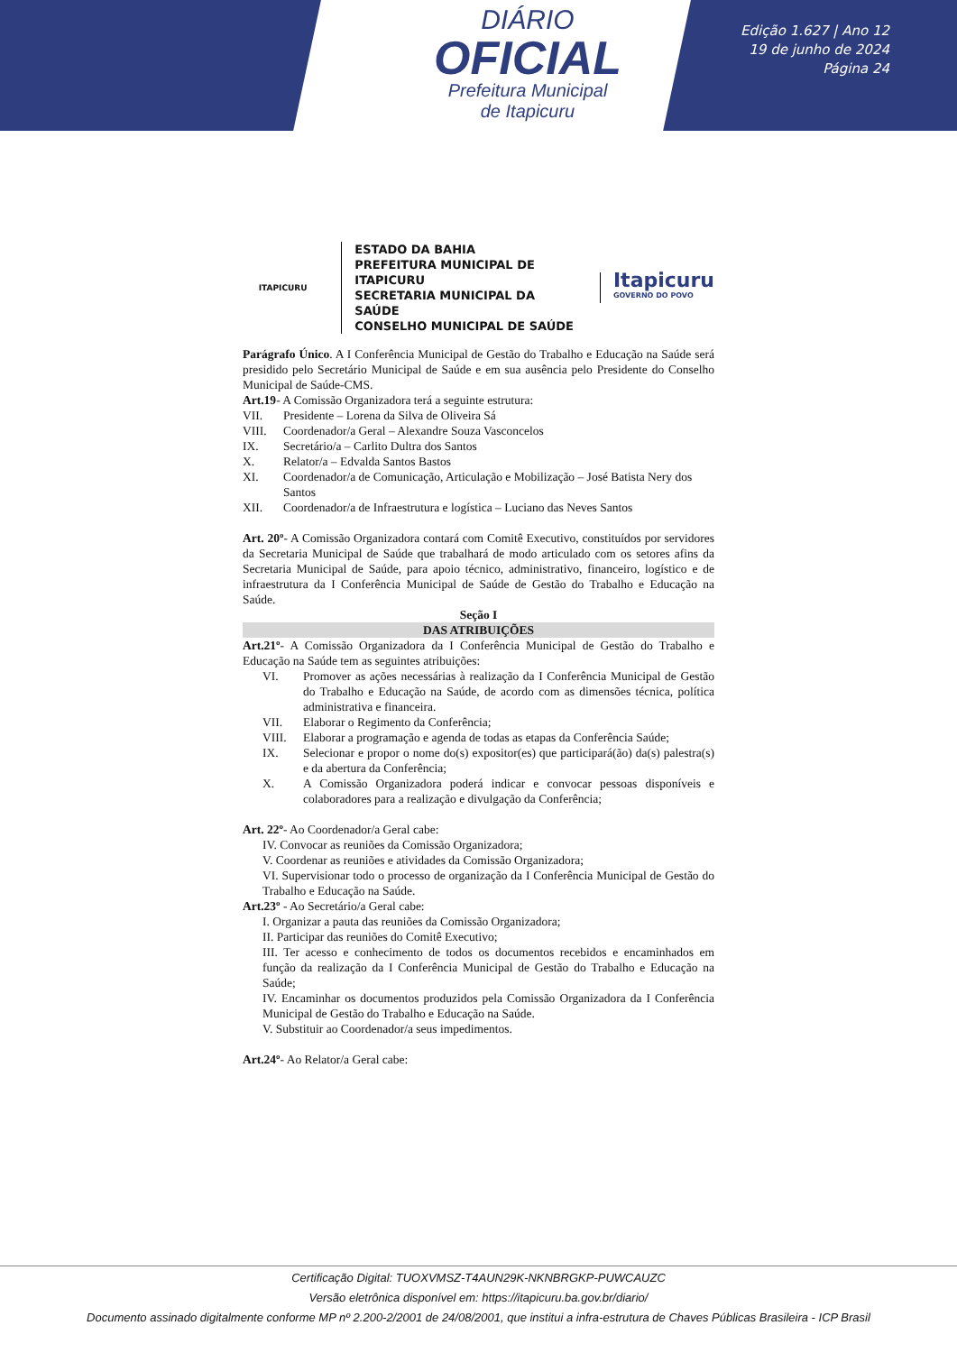DIÁRIO
OFICIAL
Prefeitura Municipal
de Itapicuru
Edição 1.627 | Ano 12
19 de junho de 2024
Página 24
ITAPICURU
ESTADO DA BAHIA
PREFEITURA MUNICIPAL DE ITAPICURU
SECRETARIA MUNICIPAL DA SAÚDE
CONSELHO MUNICIPAL DE SAÚDE
Itapicuru
GOVERNO DO POVO
Parágrafo Único. A I Conferência Municipal de Gestão do Trabalho e Educação na Saúde será presidido pelo Secretário Municipal de Saúde e em sua ausência pelo Presidente do Conselho Municipal de Saúde-CMS.
Art.19- A Comissão Organizadora terá a seguinte estrutura:
VII. Presidente – Lorena da Silva de Oliveira Sá
VIII. Coordenador/a Geral – Alexandre Souza Vasconcelos
IX. Secretário/a – Carlito Dultra dos Santos
X. Relator/a – Edvalda Santos Bastos
XI. Coordenador/a de Comunicação, Articulação e Mobilização – José Batista Nery dos Santos
XII. Coordenador/a de Infraestrutura e logística – Luciano das Neves Santos
Art. 20º- A Comissão Organizadora contará com Comitê Executivo, constituídos por servidores da Secretaria Municipal de Saúde que trabalhará de modo articulado com os setores afins da Secretaria Municipal de Saúde, para apoio técnico, administrativo, financeiro, logístico e de infraestrutura da I Conferência Municipal de Saúde de Gestão do Trabalho e Educação na Saúde.
Seção I
DAS ATRIBUIÇÕES
Art.21º- A Comissão Organizadora da I Conferência Municipal de Gestão do Trabalho e Educação na Saúde tem as seguintes atribuições:
VI. Promover as ações necessárias à realização da I Conferência Municipal de Gestão do Trabalho e Educação na Saúde, de acordo com as dimensões técnica, política administrativa e financeira.
VII. Elaborar o Regimento da Conferência;
VIII. Elaborar a programação e agenda de todas as etapas da Conferência Saúde;
IX. Selecionar e propor o nome do(s) expositor(es) que participará(ão) da(s) palestra(s) e da abertura da Conferência;
X. A Comissão Organizadora poderá indicar e convocar pessoas disponíveis e colaboradores para a realização e divulgação da Conferência;
Art. 22º- Ao Coordenador/a Geral cabe:
IV. Convocar as reuniões da Comissão Organizadora;
V. Coordenar as reuniões e atividades da Comissão Organizadora;
VI. Supervisionar todo o processo de organização da I Conferência Municipal de Gestão do Trabalho e Educação na Saúde.
Art.23º - Ao Secretário/a Geral cabe:
I. Organizar a pauta das reuniões da Comissão Organizadora;
II. Participar das reuniões do Comitê Executivo;
III. Ter acesso e conhecimento de todos os documentos recebidos e encaminhados em função da realização da I Conferência Municipal de Gestão do Trabalho e Educação na Saúde;
IV. Encaminhar os documentos produzidos pela Comissão Organizadora da I Conferência Municipal de Gestão do Trabalho e Educação na Saúde.
V. Substituir ao Coordenador/a seus impedimentos.
Art.24º- Ao Relator/a Geral cabe:
Certificação Digital: TUOXVMSZ-T4AUN29K-NKNBRGKP-PUWCAUZC
Versão eletrônica disponível em: https://itapicuru.ba.gov.br/diario/
Documento assinado digitalmente conforme MP nº 2.200-2/2001 de 24/08/2001, que institui a infra-estrutura de Chaves Públicas Brasileira - ICP Brasil